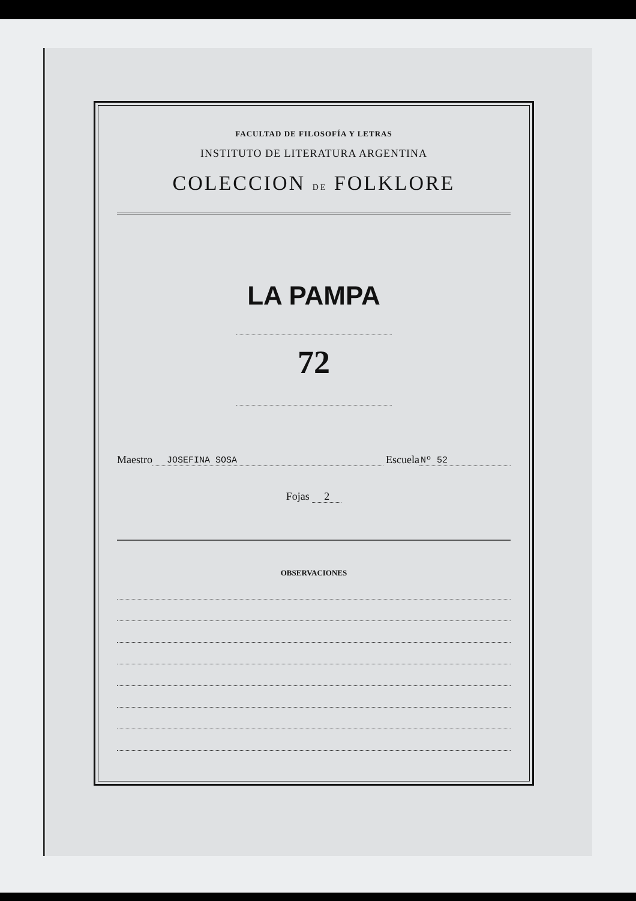FACULTAD DE FILOSOFÍA Y LETRAS
INSTITUTO DE LITERATURA ARGENTINA
COLECCION DE FOLKLORE
LA PAMPA
72
Maestro JOSEFINA SOSA Escuela Nº 52
Fojas 2
OBSERVACIONES